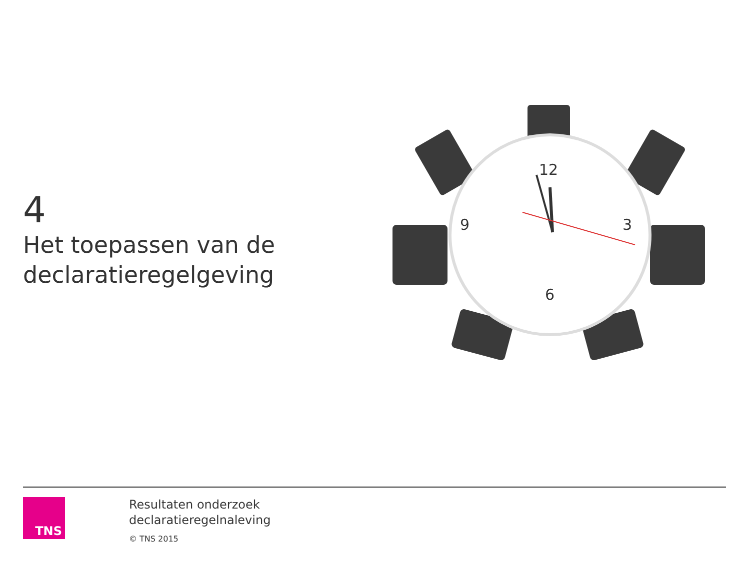4
Het toepassen van de declaratieregelgeving
12
3
6
9
TNS
Resultaten onderzoek
declaratieregelnaleving
© TNS 2015